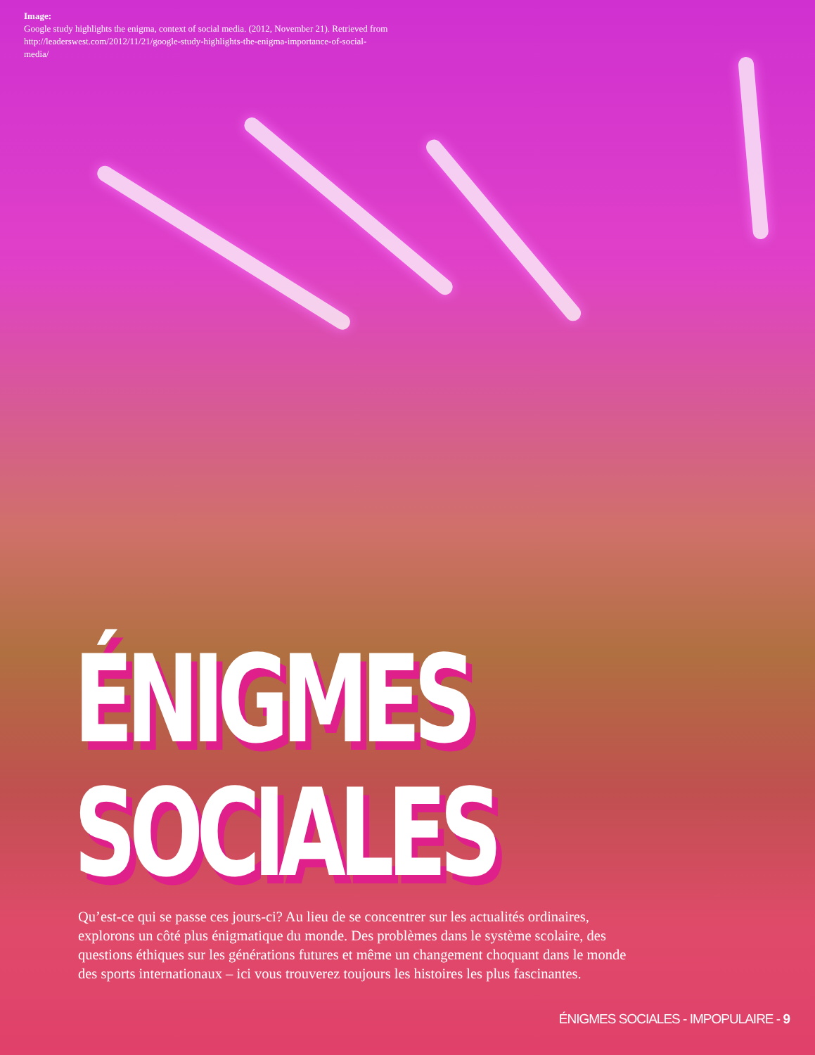Image:
Google study highlights the enigma, context of social media. (2012, November 21). Retrieved from http://leaderswest.com/2012/11/21/google-study-highlights-the-enigma-importance-of-social-media/
ÉNIGMES
SOCIALES
Qu’est-ce qui se passe ces jours-ci? Au lieu de se concentrer sur les actualités ordinaires, explorons un côté plus énigmatique du monde. Des problèmes dans le système scolaire, des questions éthiques sur les générations futures et même un changement choquant dans le monde des sports internationaux – ici vous trouverez toujours les histoires les plus fascinantes.
ÉNIGMES SOCIALES - IMPOPULAIRE - 9